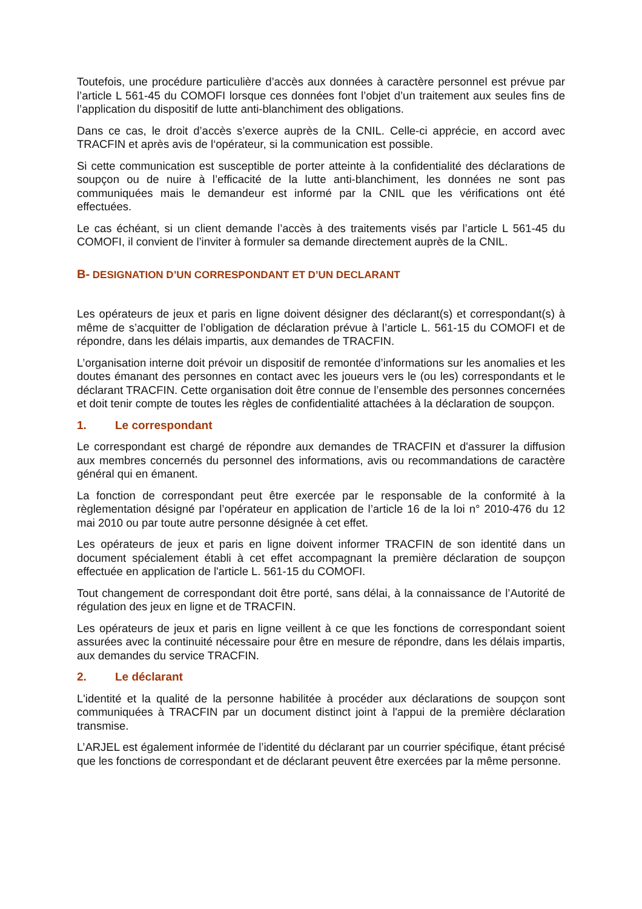Toutefois, une procédure particulière d’accès aux données à caractère personnel est prévue par l’article L 561-45 du COMOFI lorsque ces données font l’objet d’un traitement aux seules fins de l’application du dispositif de lutte anti-blanchiment des obligations.
Dans ce cas, le droit d’accès s’exerce auprès de la CNIL. Celle-ci apprécie, en accord avec TRACFIN et après avis de l‘opérateur, si la communication est possible.
Si cette communication est susceptible de porter atteinte à la confidentialité des déclarations de soupçon ou de nuire à l’efficacité de la lutte anti-blanchiment, les données ne sont pas communiquées mais le demandeur est informé par la CNIL que les vérifications ont été effectuées.
Le cas échéant, si un client demande l’accès à des traitements visés par l’article L 561-45 du COMOFI, il convient de l’inviter à formuler sa demande directement auprès de la CNIL.
B- DESIGNATION D’UN CORRESPONDANT ET D’UN DECLARANT
Les opérateurs de jeux et paris en ligne doivent désigner des déclarant(s) et correspondant(s) à même de s’acquitter de l’obligation de déclaration prévue à l’article L. 561-15 du COMOFI et de répondre, dans les délais impartis, aux demandes de TRACFIN.
L’organisation interne doit prévoir un dispositif de remontée d’informations sur les anomalies et les doutes émanant des personnes en contact avec les joueurs vers le (ou les) correspondants et le déclarant TRACFIN. Cette organisation doit être connue de l’ensemble des personnes concernées et doit tenir compte de toutes les règles de confidentialité attachées à la déclaration de soupçon.
1. Le correspondant
Le correspondant est chargé de répondre aux demandes de TRACFIN et d'assurer la diffusion aux membres concernés du personnel des informations, avis ou recommandations de caractère général qui en émanent.
La fonction de correspondant peut être exercée par le responsable de la conformité à la règlementation désigné par l’opérateur en application de l’article 16 de la loi n° 2010-476 du 12 mai 2010 ou par toute autre personne désignée à cet effet.
Les opérateurs de jeux et paris en ligne doivent informer TRACFIN de son identité dans un document spécialement établi à cet effet accompagnant la première déclaration de soupçon effectuée en application de l'article L. 561-15 du COMOFI.
Tout changement de correspondant doit être porté, sans délai, à la connaissance de l’Autorité de régulation des jeux en ligne et de TRACFIN.
Les opérateurs de jeux et paris en ligne veillent à ce que les fonctions de correspondant soient assurées avec la continuité nécessaire pour être en mesure de répondre, dans les délais impartis, aux demandes du service TRACFIN.
2. Le déclarant
L'identité et la qualité de la personne habilitée à procéder aux déclarations de soupçon sont communiquées à TRACFIN par un document distinct joint à l'appui de la première déclaration transmise.
L’ARJEL est également informée de l’identité du déclarant par un courrier spécifique, étant précisé que les fonctions de correspondant et de déclarant peuvent être exercées par la même personne.